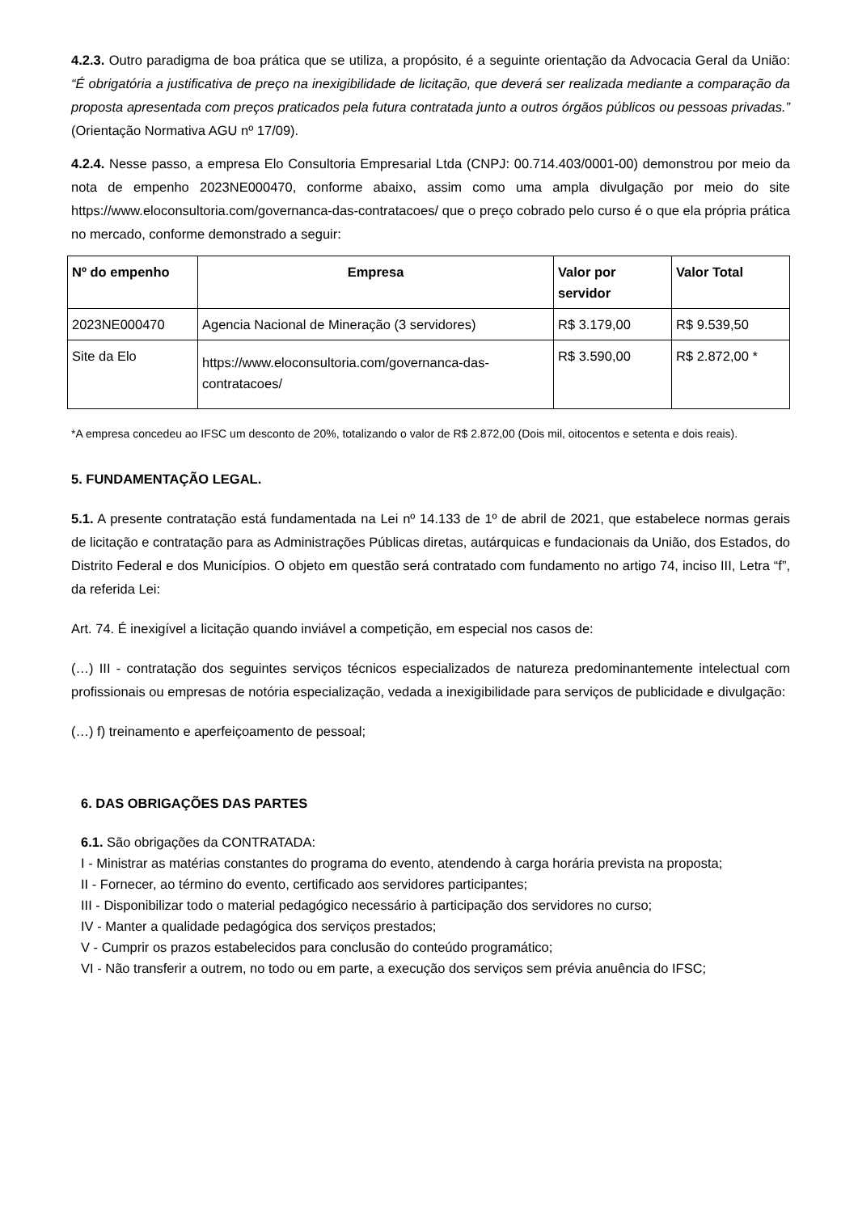4.2.3. Outro paradigma de boa prática que se utiliza, a propósito, é a seguinte orientação da Advocacia Geral da União: “É obrigatória a justificativa de preço na inexigibilidade de licitação, que deverá ser realizada mediante a comparação da proposta apresentada com preços praticados pela futura contratada junto a outros órgãos públicos ou pessoas privadas.” (Orientação Normativa AGU nº 17/09).
4.2.4. Nesse passo, a empresa Elo Consultoria Empresarial Ltda (CNPJ: 00.714.403/0001-00) demonstrou por meio da nota de empenho 2023NE000470, conforme abaixo, assim como uma ampla divulgação por meio do site https://www.eloconsultoria.com/governanca-das-contratacoes/ que o preço cobrado pelo curso é o que ela própria prática no mercado, conforme demonstrado a seguir:
| Nº do empenho | Empresa | Valor por servidor | Valor Total |
| --- | --- | --- | --- |
| 2023NE000470 | Agencia Nacional de Mineração (3 servidores) | R$ 3.179,00 | R$ 9.539,50 |
| Site da Elo | https://www.eloconsultoria.com/governanca-das-contratacoes/ | R$ 3.590,00 | R$ 2.872,00 * |
*A empresa concedeu ao IFSC um desconto de 20%, totalizando o valor de R$ 2.872,00 (Dois mil, oitocentos e setenta e dois reais).
5. FUNDAMENTAÇÃO LEGAL.
5.1. A presente contratação está fundamentada na Lei nº 14.133 de 1º de abril de 2021, que estabelece normas gerais de licitação e contratação para as Administrações Públicas diretas, autárquicas e fundacionais da União, dos Estados, do Distrito Federal e dos Municípios. O objeto em questão será contratado com fundamento no artigo 74, inciso III, Letra “f”, da referida Lei:
Art. 74. É inexigível a licitação quando inviável a competição, em especial nos casos de:
(…) III - contratação dos seguintes serviços técnicos especializados de natureza predominantemente intelectual com profissionais ou empresas de notória especialização, vedada a inexigibilidade para serviços de publicidade e divulgação:
(…) f) treinamento e aperfeiçoamento de pessoal;
6. DAS OBRIGAÇÕES DAS PARTES
6.1. São obrigações da CONTRATADA:
I - Ministrar as matérias constantes do programa do evento, atendendo à carga horária prevista na proposta;
II - Fornecer, ao término do evento, certificado aos servidores participantes;
III - Disponibilizar todo o material pedagógico necessário à participação dos servidores no curso;
IV - Manter a qualidade pedagógica dos serviços prestados;
V - Cumprir os prazos estabelecidos para conclusão do conteúdo programático;
VI - Não transferir a outrem, no todo ou em parte, a execução dos serviços sem prévia anuência do IFSC;